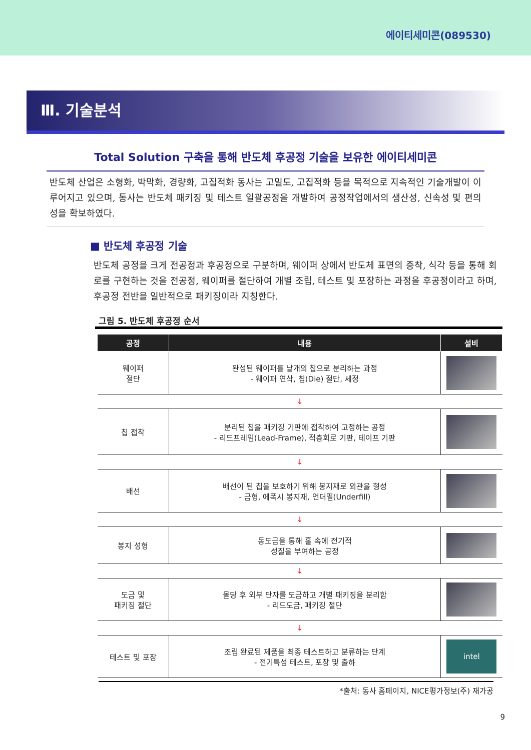에이티세미콘(089530)
Ⅲ. 기술분석
Total Solution 구축을 통해 반도체 후공정 기술을 보유한 에이티세미콘
반도체 산업은 소형화, 박막화, 경량화, 고집적화 동사는 고밀도, 고집적화 등을 목적으로 지속적인 기술개발이 이루어지고 있으며, 동사는 반도체 패키징 및 테스트 일괄공정을 개발하여 공정작업에서의 생산성, 신속성 및 편의성을 확보하였다.
■ 반도체 후공정 기술
반도체 공정을 크게 전공정과 후공정으로 구분하며, 웨이퍼 상에서 반도체 표면의 증착, 식각 등을 통해 회로를 구현하는 것을 전공정, 웨이퍼를 절단하여 개별 조립, 테스트 및 포장하는 과정을 후공정이라고 하며, 후공정 전반을 일반적으로 패키징이라 지칭한다.
그림 5. 반도체 후공정 순서
| 공정 | 내용 | 설비 |
| --- | --- | --- |
| 웨이퍼 절단 | 완성된 웨이퍼를 낱개의 칩으로 분리하는 과정 - 웨이퍼 연삭, 칩(Die) 절단, 세정 | |
| ↓ | | |
| 칩 접착 | 분리된 칩을 패키징 기판에 접착하여 고정하는 공정 - 리드프레임(Lead-Frame), 적층회로 기판, 테이프 기판 | |
| ↓ | | |
| 배선 | 배선이 된 칩을 보호하기 위해 봉지재로 외관을 형성 - 금형, 에폭시 봉지재, 언더필(Underfill) | |
| ↓ | | |
| 봉지 성형 | 동도금을 통해 홀 속에 전기적 성질을 부여하는 공정 | |
| ↓ | | |
| 도금 및 패키징 절단 | 몰딩 후 외부 단자를 도금하고 개별 패키징을 분리함 - 리드도금, 패키징 절단 | |
| ↓ | | |
| 테스트 및 포장 | 조립 완료된 제품을 최종 테스트하고 분류하는 단계 - 전기특성 테스트, 포장 및 출하 | intel |
*출처: 동사 홈페이지, NICE평가정보(주) 재가공
9